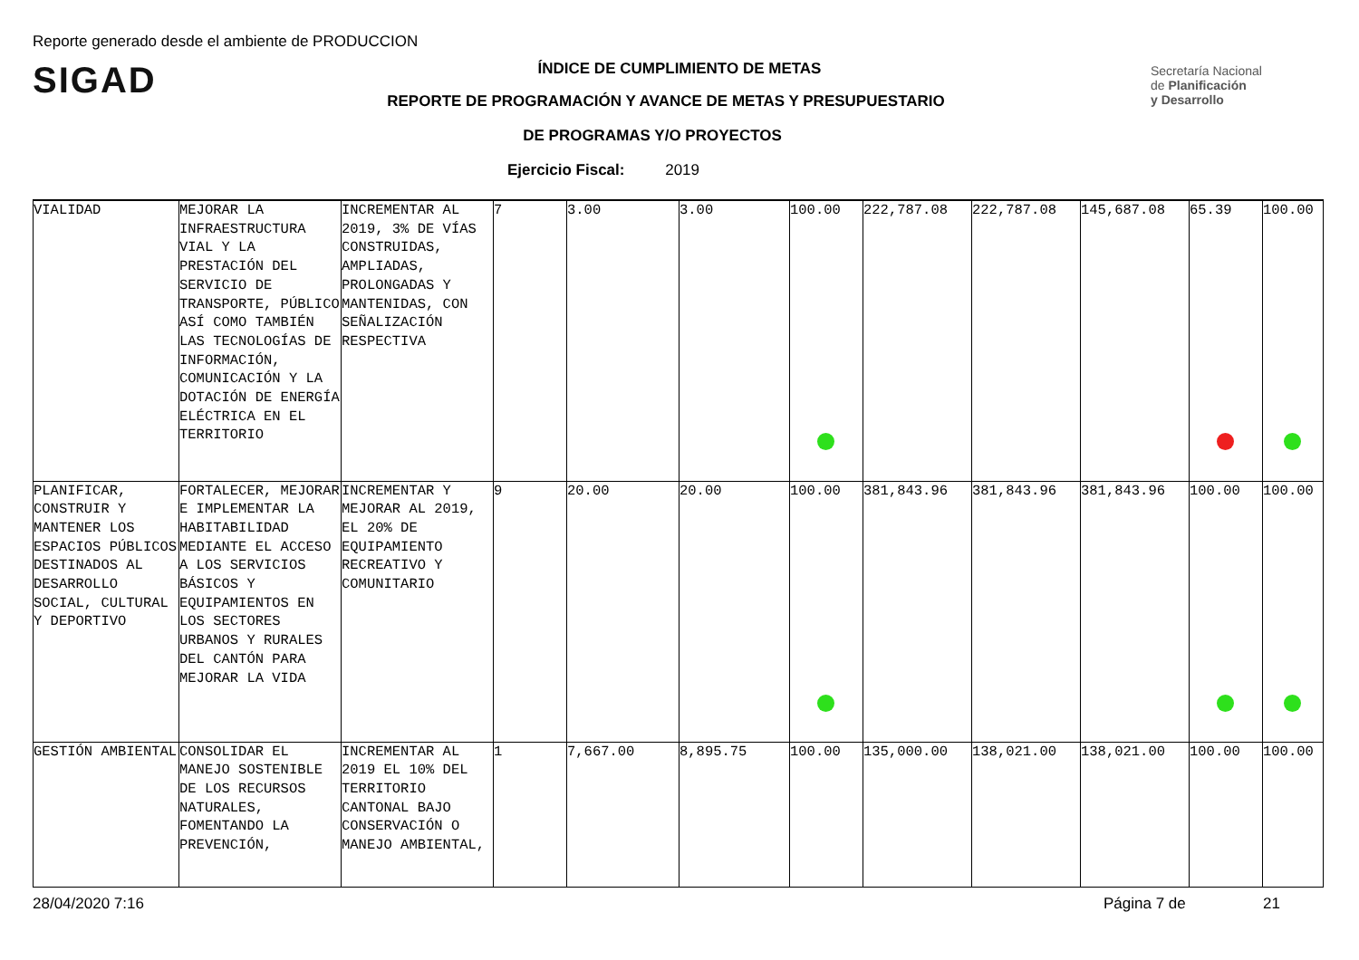Reporte generado desde el ambiente de PRODUCCION
SIGAD
Secretaría Nacional
de Planificación
y Desarrollo
ÍNDICE DE CUMPLIMIENTO DE METAS
REPORTE DE PROGRAMACIÓN Y AVANCE DE METAS Y PRESUPUESTARIO
DE PROGRAMAS Y/O PROYECTOS
Ejercicio Fiscal: 2019
| VIALIDAD | MEJORAR LA INFRAESTRUCTURA VIAL Y LA PRESTACIÓN DEL SERVICIO DE TRANSPORTE, PÚBLICO ASÍ COMO TAMBIÉN LAS TECNOLOGÍAS DE INFORMACIÓN, COMUNICACIÓN Y LA DOTACIÓN DE ENERGÍA ELÉCTRICA EN EL TERRITORIO | INCREMENTAR AL 2019, 3% DE VÍAS CONSTRUIDAS, AMPLIADAS, PROLONGADAS Y MANTENIDAS, CON SEÑALIZACIÓN RESPECTIVA | 7 | 3.00 | 3.00 | 100.00 | 222,787.08 | 222,787.08 | 145,687.08 | 65.39 | 100.00 |
| PLANIFICAR, CONSTRUIR Y MANTENER LOS ESPACIOS PÚBLICOS DESTINADOS AL DESARROLLO SOCIAL, CULTURAL Y DEPORTIVO | FORTALECER, MEJORAR E IMPLEMENTAR LA HABITABILIDAD MEDIANTE EL ACCESO A LOS SERVICIOS BÁSICOS Y EQUIPAMIENTOS EN LOS SECTORES URBANOS Y RURALES DEL CANTÓN PARA MEJORAR LA VIDA | INCREMENTAR Y MEJORAR AL 2019, EL 20% DE EQUIPAMIENTO RECREATIVO Y COMUNITARIO | 9 | 20.00 | 20.00 | 100.00 | 381,843.96 | 381,843.96 | 381,843.96 | 100.00 | 100.00 |
| GESTIÓN AMBIENTAL | CONSOLIDAR EL MANEJO SOSTENIBLE DE LOS RECURSOS NATURALES, FOMENTANDO LA PREVENCIÓN, | INCREMENTAR AL 2019 EL 10% DEL TERRITORIO CANTONAL BAJO CONSERVACIÓN O MANEJO AMBIENTAL, | 1 | 7,667.00 | 8,895.75 | 100.00 | 135,000.00 | 138,021.00 | 138,021.00 | 100.00 | 100.00 |
28/04/2020 7:16 Página 7 de 21